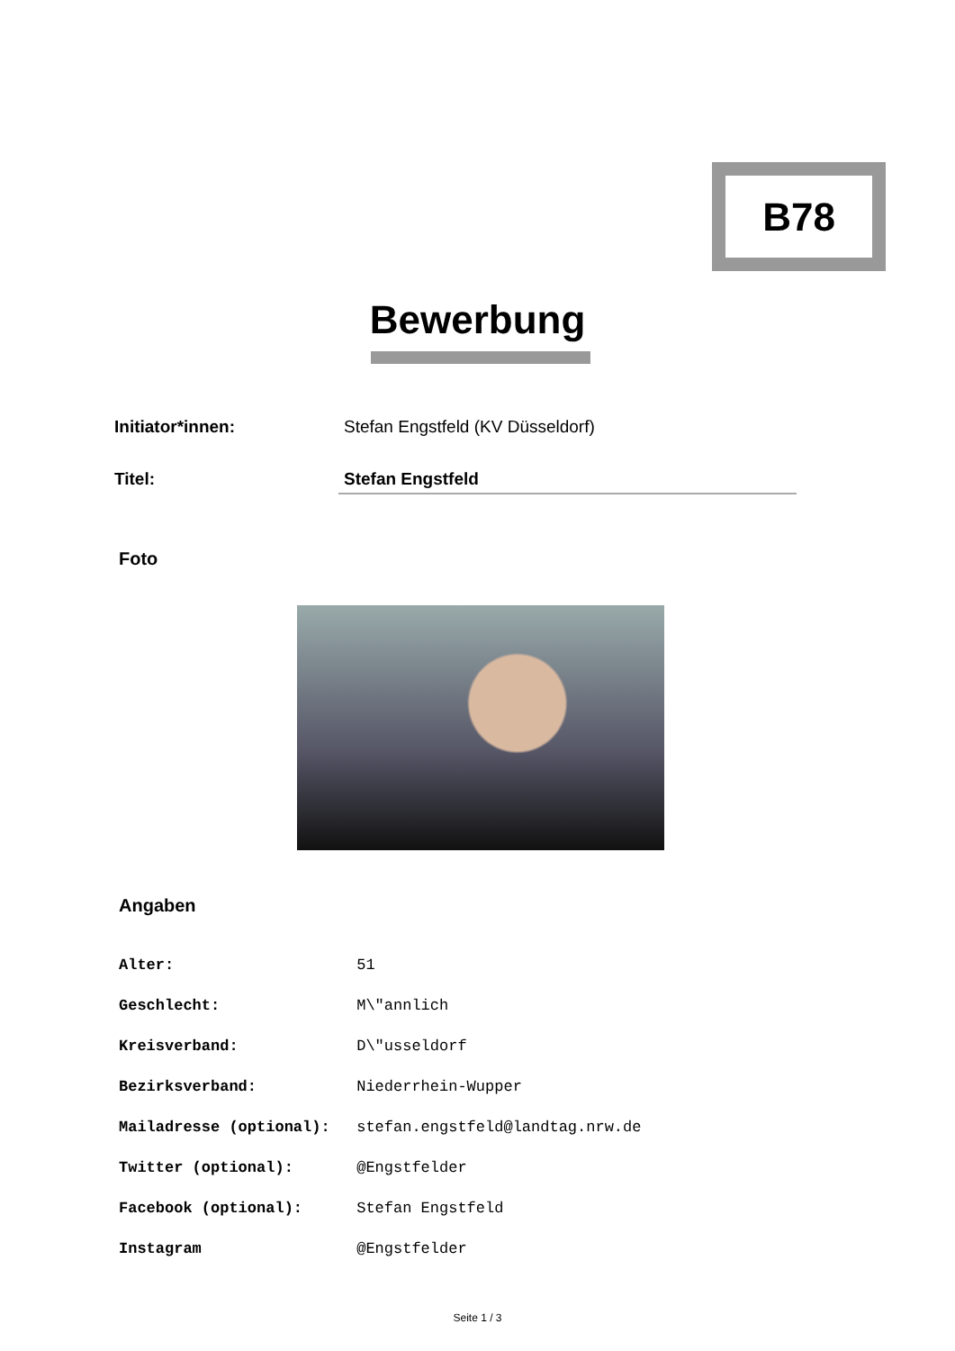B78
Bewerbung
Initiator*innen: Stefan Engstfeld (KV Düsseldorf)
Titel: Stefan Engstfeld
Foto
Angaben
Alter: 51
Geschlecht: M\"annlich
Kreisverband: D\"usseldorf
Bezirksverband: Niederrhein-Wupper
Mailadresse (optional): stefan.engstfeld@landtag.nrw.de
Twitter (optional): @Engstfelder
Facebook (optional): Stefan Engstfeld
Instagram @Engstfelder
Seite 1 / 3